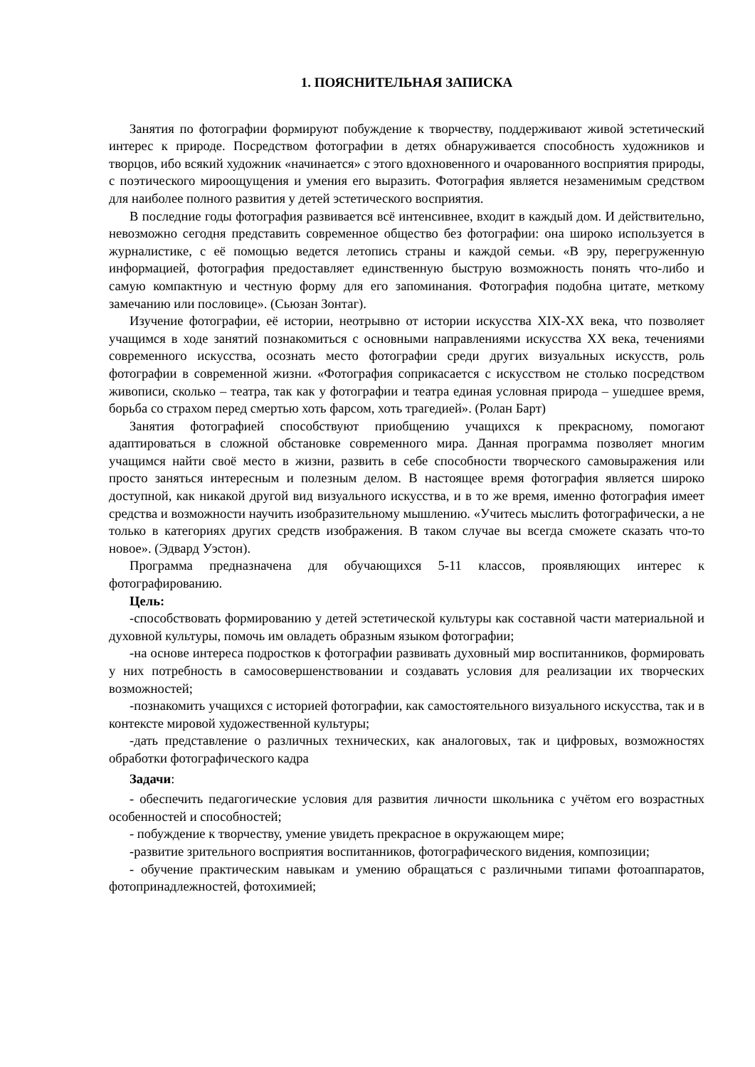1. ПОЯСНИТЕЛЬНАЯ ЗАПИСКА
Занятия по фотографии формируют побуждение к творчеству, поддерживают живой эстетический интерес к природе. Посредством фотографии в детях обнаруживается способность художников и творцов, ибо всякий художник «начинается» с этого вдохновенного и очарованного восприятия природы, с поэтического мироощущения и умения его выразить. Фотография является незаменимым средством для наиболее полного развития у детей эстетического восприятия.
В последние годы фотография развивается всё интенсивнее, входит в каждый дом. И действительно, невозможно сегодня представить современное общество без фотографии: она широко используется в журналистике, с её помощью ведется летопись страны и каждой семьи. «В эру, перегруженную информацией, фотография предоставляет единственную быструю возможность понять что-либо и самую компактную и честную форму для его запоминания. Фотография подобна цитате, меткому замечанию или пословице». (Сьюзан Зонтаг).
Изучение фотографии, её истории, неотрывно от истории искусства XIX-XX века, что позволяет учащимся в ходе занятий познакомиться с основными направлениями искусства XX века, течениями современного искусства, осознать место фотографии среди других визуальных искусств, роль фотографии в современной жизни. «Фотография соприкасается с искусством не столько посредством живописи, сколько – театра, так как у фотографии и театра единая условная природа – ушедшее время, борьба со страхом перед смертью хоть фарсом, хоть трагедией». (Ролан Барт)
Занятия фотографией способствуют приобщению учащихся к прекрасному, помогают адаптироваться в сложной обстановке современного мира. Данная программа позволяет многим учащимся найти своё место в жизни, развить в себе способности творческого самовыражения или просто заняться интересным и полезным делом. В настоящее время фотография является широко доступной, как никакой другой вид визуального искусства, и в то же время, именно фотография имеет средства и возможности научить изобразительному мышлению. «Учитесь мыслить фотографически, а не только в категориях других средств изображения. В таком случае вы всегда сможете сказать что-то новое». (Эдвард Уэстон).
Программа предназначена для обучающихся 5-11 классов, проявляющих интерес к фотографированию.
Цель:
-способствовать формированию у детей эстетической культуры как составной части материальной и духовной культуры, помочь им овладеть образным языком фотографии;
-на основе интереса подростков к фотографии развивать духовный мир воспитанников, формировать у них потребность в самосовершенствовании и создавать условия для реализации их творческих возможностей;
-познакомить учащихся с историей фотографии, как самостоятельного визуального искусства, так и в контексте мировой художественной культуры;
-дать представление о различных технических, как аналоговых, так и цифровых, возможностях обработки фотографического кадра
Задачи:
- обеспечить педагогические условия для развития личности школьника с учётом его возрастных особенностей и способностей;
- побуждение к творчеству, умение увидеть прекрасное в окружающем мире;
-развитие зрительного восприятия воспитанников, фотографического видения, композиции;
- обучение практическим навыкам и умению обращаться с различными типами фотоаппаратов, фотопринадлежностей, фотохимией;